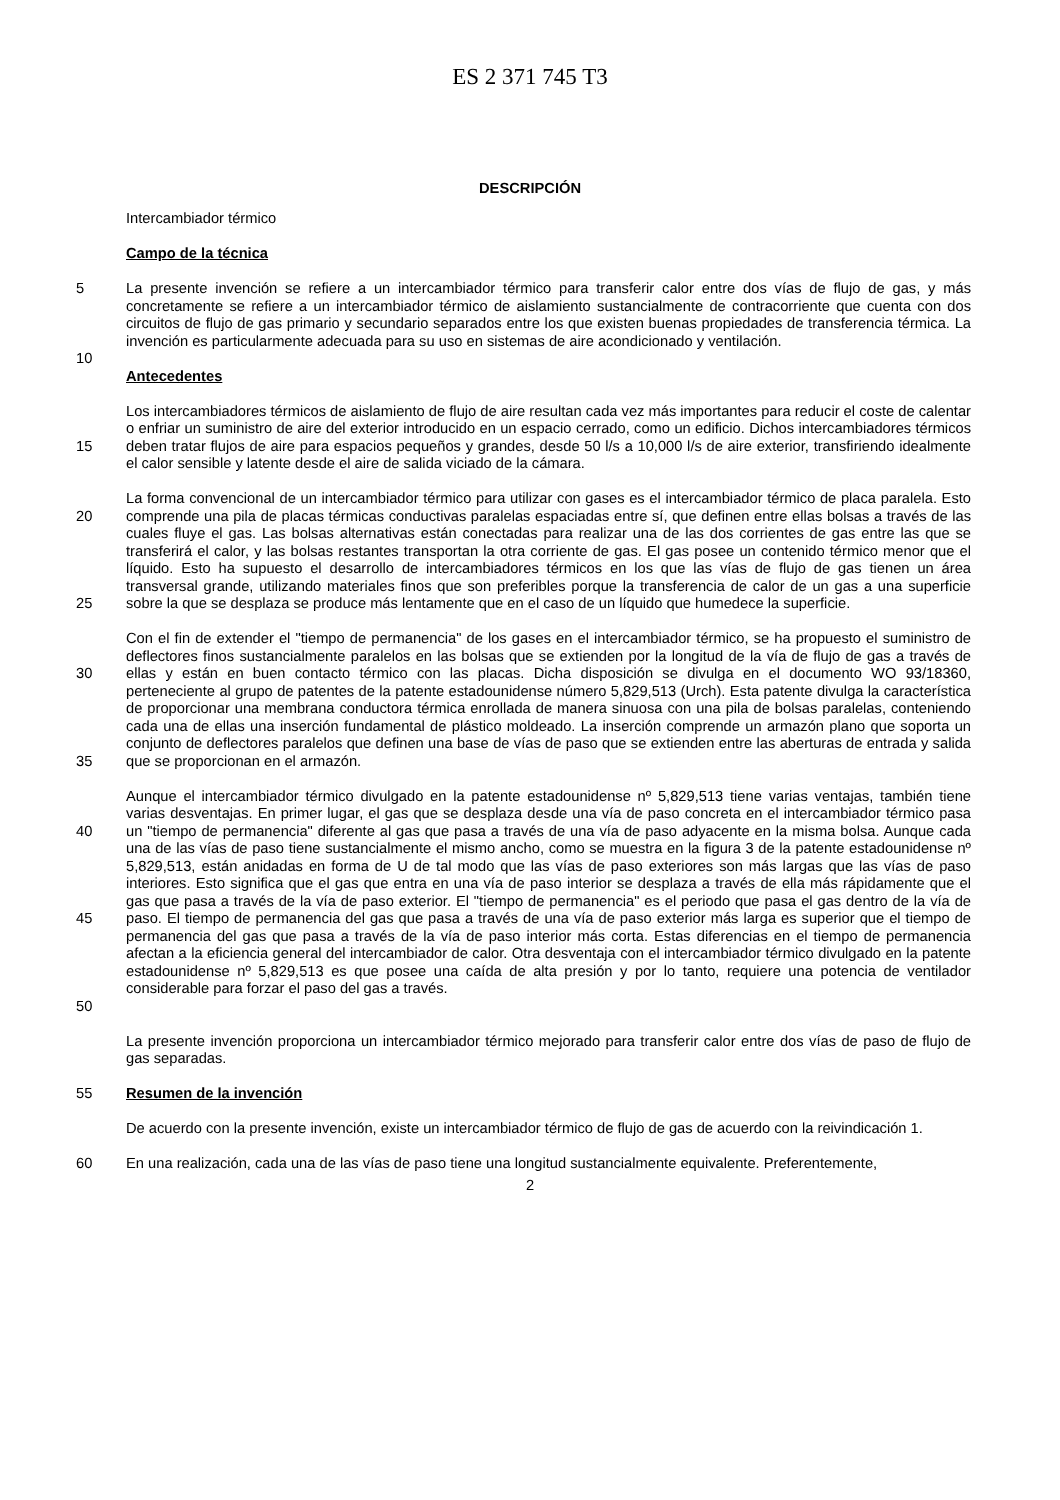ES 2 371 745 T3
DESCRIPCIÓN
Intercambiador térmico
Campo de la técnica
5 La presente invención se refiere a un intercambiador térmico para transferir calor entre dos vías de flujo de gas, y más concretamente se refiere a un intercambiador térmico de aislamiento sustancialmente de contracorriente que cuenta con dos circuitos de flujo de gas primario y secundario separados entre los que existen buenas propiedades de transferencia térmica. La invención es particularmente adecuada para su uso en sistemas de aire acondicionado y ventilación.
10
Antecedentes
15 Los intercambiadores térmicos de aislamiento de flujo de aire resultan cada vez más importantes para reducir el coste de calentar o enfriar un suministro de aire del exterior introducido en un espacio cerrado, como un edificio. Dichos intercambiadores térmicos deben tratar flujos de aire para espacios pequeños y grandes, desde 50 l/s a 10,000 l/s de aire exterior, transfiriendo idealmente el calor sensible y latente desde el aire de salida viciado de la cámara.
20
25
La forma convencional de un intercambiador térmico para utilizar con gases es el intercambiador térmico de placa paralela. Esto comprende una pila de placas térmicas conductivas paralelas espaciadas entre sí, que definen entre ellas bolsas a través de las cuales fluye el gas. Las bolsas alternativas están conectadas para realizar una de las dos corrientes de gas entre las que se transferirá el calor, y las bolsas restantes transportan la otra corriente de gas. El gas posee un contenido térmico menor que el líquido. Esto ha supuesto el desarrollo de intercambiadores térmicos en los que las vías de flujo de gas tienen un área transversal grande, utilizando materiales finos que son preferibles porque la transferencia de calor de un gas a una superficie sobre la que se desplaza se produce más lentamente que en el caso de un líquido que humedece la superficie.
30
35
Con el fin de extender el "tiempo de permanencia" de los gases en el intercambiador térmico, se ha propuesto el suministro de deflectores finos sustancialmente paralelos en las bolsas que se extienden por la longitud de la vía de flujo de gas a través de ellas y están en buen contacto térmico con las placas. Dicha disposición se divulga en el documento WO 93/18360, perteneciente al grupo de patentes de la patente estadounidense número 5,829,513 (Urch). Esta patente divulga la característica de proporcionar una membrana conductora térmica enrollada de manera sinuosa con una pila de bolsas paralelas, conteniendo cada una de ellas una inserción fundamental de plástico moldeado. La inserción comprende un armazón plano que soporta un conjunto de deflectores paralelos que definen una base de vías de paso que se extienden entre las aberturas de entrada y salida que se proporcionan en el armazón.
40
45
50
Aunque el intercambiador térmico divulgado en la patente estadounidense nº 5,829,513 tiene varias ventajas, también tiene varias desventajas. En primer lugar, el gas que se desplaza desde una vía de paso concreta en el intercambiador térmico pasa un "tiempo de permanencia" diferente al gas que pasa a través de una vía de paso adyacente en la misma bolsa. Aunque cada una de las vías de paso tiene sustancialmente el mismo ancho, como se muestra en la figura 3 de la patente estadounidense nº 5,829,513, están anidadas en forma de U de tal modo que las vías de paso exteriores son más largas que las vías de paso interiores. Esto significa que el gas que entra en una vía de paso interior se desplaza a través de ella más rápidamente que el gas que pasa a través de la vía de paso exterior. El "tiempo de permanencia" es el periodo que pasa el gas dentro de la vía de paso. El tiempo de permanencia del gas que pasa a través de una vía de paso exterior más larga es superior que el tiempo de permanencia del gas que pasa a través de la vía de paso interior más corta. Estas diferencias en el tiempo de permanencia afectan a la eficiencia general del intercambiador de calor. Otra desventaja con el intercambiador térmico divulgado en la patente estadounidense nº 5,829,513 es que posee una caída de alta presión y por lo tanto, requiere una potencia de ventilador considerable para forzar el paso del gas a través.
La presente invención proporciona un intercambiador térmico mejorado para transferir calor entre dos vías de paso de flujo de gas separadas.
55 Resumen de la invención
De acuerdo con la presente invención, existe un intercambiador térmico de flujo de gas de acuerdo con la reivindicación 1.
60 En una realización, cada una de las vías de paso tiene una longitud sustancialmente equivalente. Preferentemente,
2